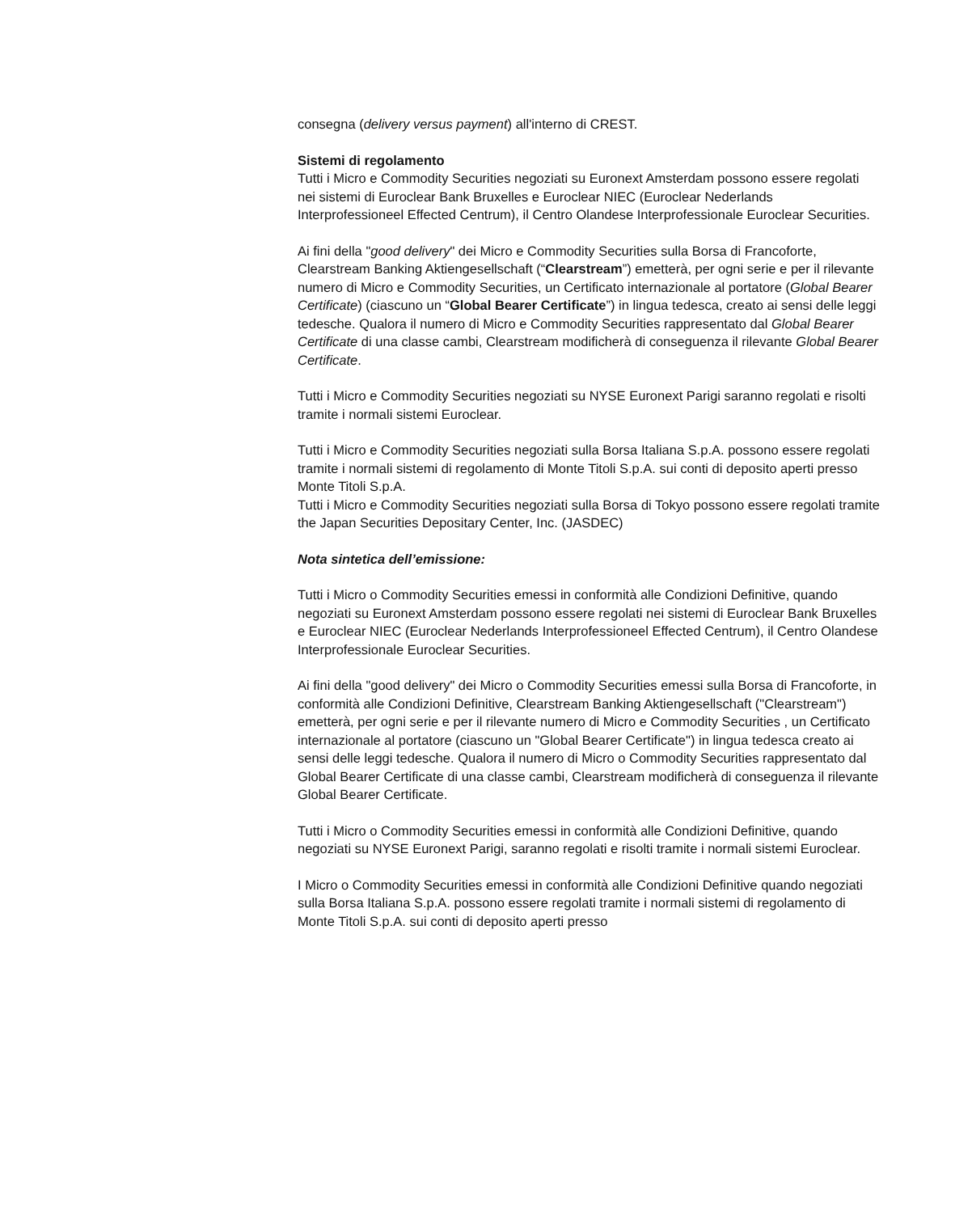consegna (delivery versus payment) all'interno di CREST.
Sistemi di regolamento
Tutti i Micro e Commodity Securities negoziati su Euronext Amsterdam possono essere regolati nei sistemi di Euroclear Bank Bruxelles e Euroclear NIEC (Euroclear Nederlands Interprofessioneel Effected Centrum), il Centro Olandese Interprofessionale Euroclear Securities.
Ai fini della "good delivery" dei Micro e Commodity Securities sulla Borsa di Francoforte, Clearstream Banking Aktiengesellschaft (“Clearstream”) emetterà, per ogni serie e per il rilevante numero di Micro e Commodity Securities, un Certificato internazionale al portatore (Global Bearer Certificate) (ciascuno un “Global Bearer Certificate”) in lingua tedesca, creato ai sensi delle leggi tedesche. Qualora il numero di Micro e Commodity Securities rappresentato dal Global Bearer Certificate di una classe cambi, Clearstream modificherà di conseguenza il rilevante Global Bearer Certificate.
Tutti i Micro e Commodity Securities negoziati su NYSE Euronext Parigi saranno regolati e risolti tramite i normali sistemi Euroclear.
Tutti i Micro e Commodity Securities negoziati sulla Borsa Italiana S.p.A. possono essere regolati tramite i normali sistemi di regolamento di Monte Titoli S.p.A. sui conti di deposito aperti presso Monte Titoli S.p.A.
Tutti i Micro e Commodity Securities negoziati sulla Borsa di Tokyo possono essere regolati tramite the Japan Securities Depositary Center, Inc. (JASDEC)
Nota sintetica dell’emissione:
Tutti i Micro o Commodity Securities emessi in conformità alle Condizioni Definitive, quando negoziati su Euronext Amsterdam possono essere regolati nei sistemi di Euroclear Bank Bruxelles e Euroclear NIEC (Euroclear Nederlands Interprofessioneel Effected Centrum), il Centro Olandese Interprofessionale Euroclear Securities.
Ai fini della "good delivery" dei Micro o Commodity Securities emessi sulla Borsa di Francoforte, in conformità alle Condizioni Definitive, Clearstream Banking Aktiengesellschaft ("Clearstream") emetterà, per ogni serie e per il rilevante numero di Micro e Commodity Securities , un Certificato internazionale al portatore (ciascuno un "Global Bearer Certificate") in lingua tedesca creato ai sensi delle leggi tedesche. Qualora il numero di Micro o Commodity Securities rappresentato dal Global Bearer Certificate di una classe cambi, Clearstream modificherà di conseguenza il rilevante Global Bearer Certificate.
Tutti i Micro o Commodity Securities emessi in conformità alle Condizioni Definitive, quando negoziati su NYSE Euronext Parigi, saranno regolati e risolti tramite i normali sistemi Euroclear.
I Micro o Commodity Securities emessi in conformità alle Condizioni Definitive quando negoziati sulla Borsa Italiana S.p.A. possono essere regolati tramite i normali sistemi di regolamento di Monte Titoli S.p.A. sui conti di deposito aperti presso